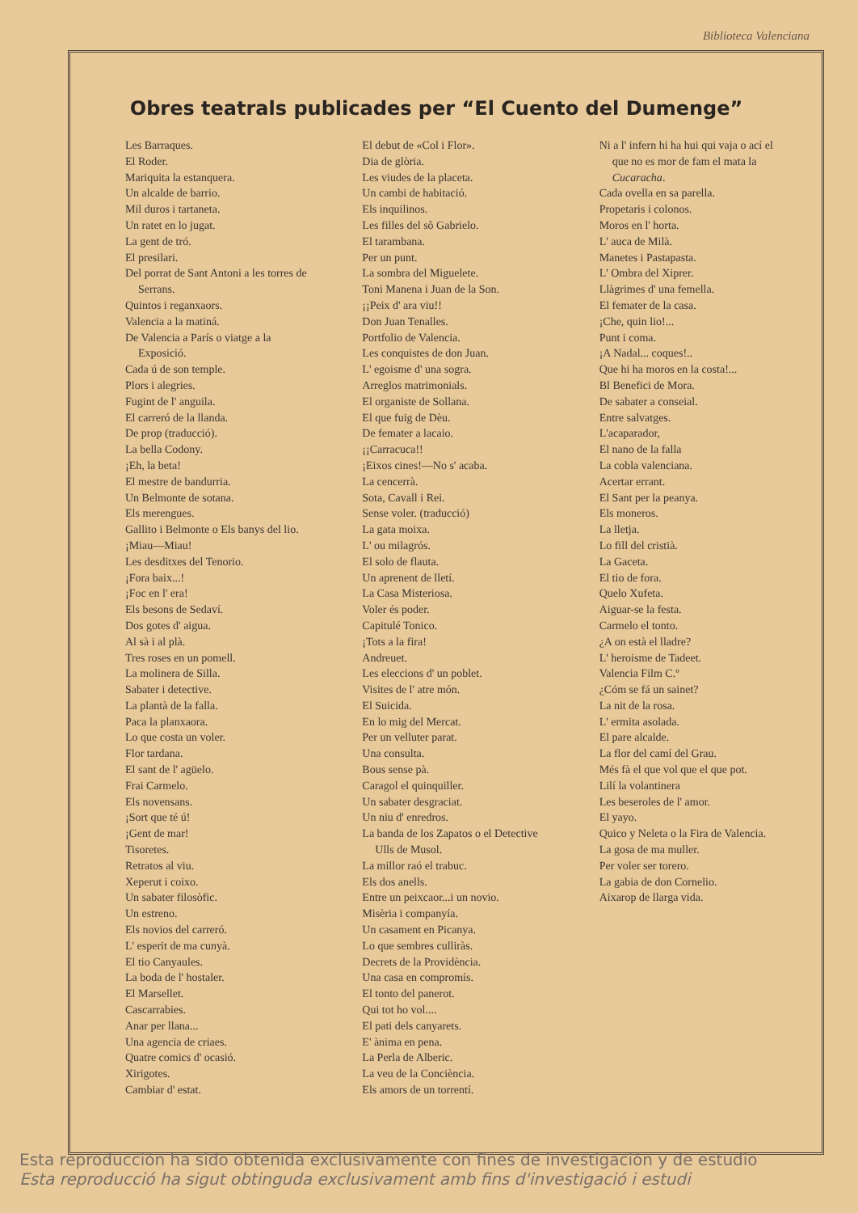Biblioteca Valenciana
Obres teatrals publicades per “El Cuento del Dumenge”
Les Barraques.
El Roder.
Mariquita la estanquera.
Un alcalde de barrio.
Mil duros i tartaneta.
Un ratet en lo jugat.
La gent de tró.
El presilari.
Del porrat de Sant Antoni a les torres de Serrans.
Quintos i reganxaors.
Valencia a la matiná.
De Valencia a París o viatge a la Exposició.
Cada ú de son temple.
Plors i alegries.
Fugint de l' anguila.
El carreró de la llanda.
De prop (traducció).
La bella Codony.
¡Eh, la beta!
El mestre de bandurria.
Un Belmonte de sotana.
Els merengues.
Gallito i Belmonte o Els banys del lio.
¡Miau—Miau!
Les desditxes del Tenorio.
¡Fora baix...!
¡Foc en l' era!
Els besons de Sedaví.
Dos gotes d' aigua.
Al sà i al plà.
Tres roses en un pomell.
La molinera de Silla.
Sabater i detective.
La plantà de la falla.
Paca la planxaora.
Lo que costa un voler.
Flor tardana.
El sant de l' agüelo.
Frai Carmelo.
Els novensans.
¡Sort que té ú!
¡Gent de mar!
Tisoretes.
Retratos al viu.
Xeperut i coixo.
Un sabater filosòfic.
Un estreno.
Els novios del carreró.
L' esperit de ma cunyà.
El tio Canyaules.
La boda de l' hostaler.
El Marsellet.
Cascarrabies.
Anar per llana...
Una agencia de criaes.
Quatre comics d' ocasió.
Xirigotes.
Cambiar d' estat.
El debut de «Col i Flor».
Dia de glòria.
Les viudes de la placeta.
Un cambi de habitació.
Els inquilinos.
Les filles del sô Gabrielo.
El tarambana.
Per un punt.
La sombra del Miguelete.
Toni Manena i Juan de la Son.
¡¡Peix d' ara viu!!
Don Juan Tenalles.
Portfolio de Valencia.
Les conquistes de don Juan.
L' egoisme d' una sogra.
Arreglos matrimonials.
El organiste de Sollana.
El que fuig de Dèu.
De femater a lacaio.
¡¡Carracuca!!
¡Eixos cines!—No s' acaba.
La cencerrà.
Sota, Cavall i Rei.
Sense voler. (traducció)
La gata moixa.
L' ou milagrós.
El solo de flauta.
Un aprenent de lletí.
La Casa Misteriosa.
Voler és poder.
Capitulé Tonico.
¡Tots a la fira!
Andreuet.
Les eleccions d' un poblet.
Visites de l' atre món.
El Suicida.
En lo mig del Mercat.
Per un velluter parat.
Una consulta.
Bous sense pà.
Caragol el quinquiller.
Un sabater desgraciat.
Un niu d' enredros.
La banda de los Zapatos o el Detective Ulls de Musol.
La millor raó el trabuc.
Els dos anells.
Entre un peixcaor...i un novio.
Misèria i companyía.
Un casament en Picanya.
Lo que sembres culliràs.
Decrets de la Providència.
Una casa en compromís.
El tonto del panerot.
Qui tot ho vol....
El pati dels canyarets.
E' ànima en pena.
La Perla de Alberic.
La veu de la Conciència.
Els amors de un torrentí.
Ni a l' infern hi ha hui qui vaja o ací el que no es mor de fam el mata la Cucaracha.
Cada ovella en sa parella.
Propetaris i colonos.
Moros en l' horta.
L' auca de Milà.
Manetes i Pastapasta.
L' Ombra del Xiprer.
Llàgrimes d' una femella.
El femater de la casa.
¡Che, quin lio!...
Punt i coma.
¡A Nadal... coques!..
Que hi ha moros en la costa!...
Bl Benefici de Mora.
De sabater a conseial.
Entre salvatges.
L'acaparador,
El nano de la falla
La cobla valenciana.
Acertar errant.
El Sant per la peanya.
Els moneros.
La lletja.
Lo fill del cristià.
La Gaceta.
El tio de fora.
Quelo Xufeta.
Aiguar-se la festa.
Carmelo el tonto.
¿A on està el lladre?
L' heroisme de Tadeet.
Valencia Film C.º
¿Cóm se fá un sainet?
La nit de la rosa.
L' ermita asolada.
El pare alcalde.
La flor del camí del Grau.
Més fà el que vol que el que pot.
Lilí la volantinera
Les beseroles de l' amor.
El yayo.
Quico y Neleta o la Fira de Valencia.
La gosa de ma muller.
Per voler ser torero.
La gabia de don Cornelio.
Aixarop de llarga vida.
Esta reproducción ha sido obtenida exclusivamente con fines de investigación y de estudio
Esta reproducció ha sigut obtinguda exclusivament amb fins d'investigació i estudi